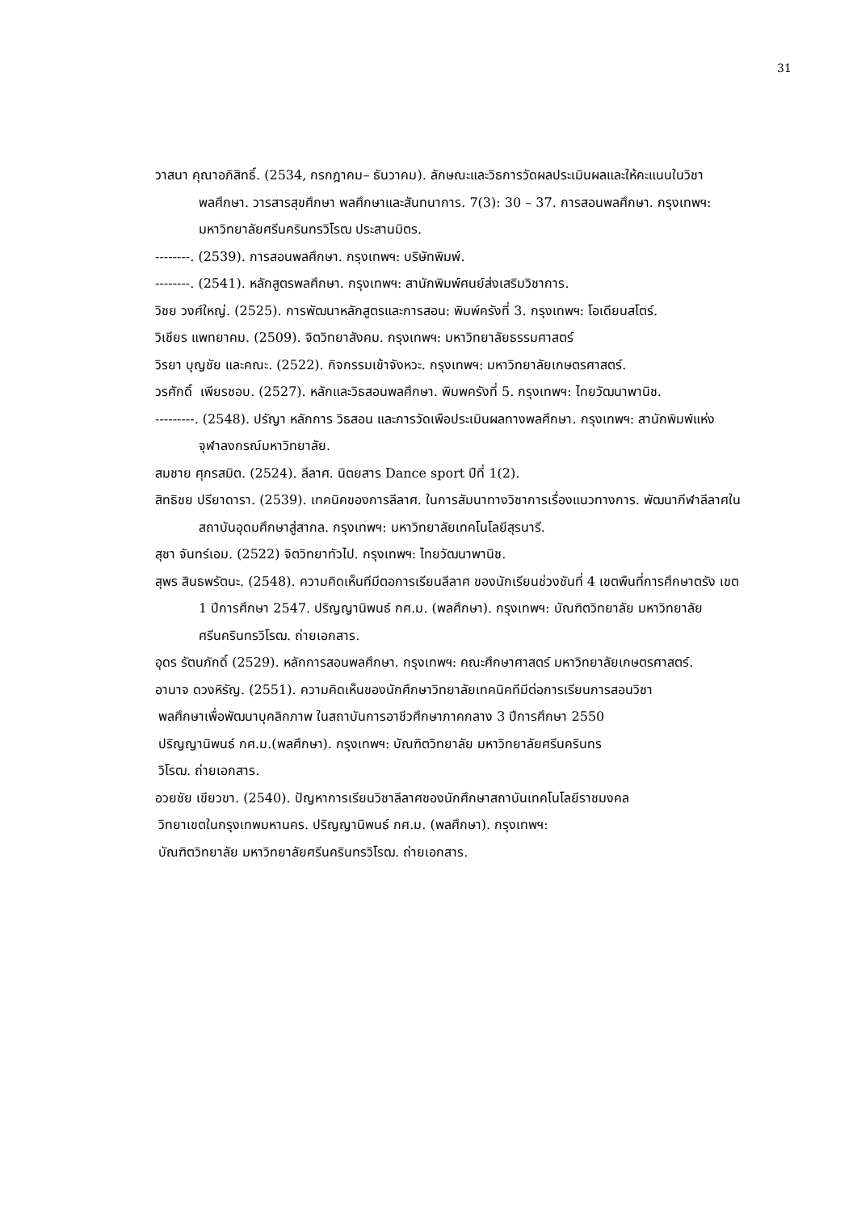31
วาสนา คุณาอภิสิทธิ์. (2534, กรกฎาคม– ธันวาคม). ลักษณะและวิธการวัดผลประเมินผลและให้คะแนนในวิชาพลศึกษา. วารสารสุขศึกษา พลศึกษาและสันทนาการ. 7(3): 30 – 37. การสอนพลศึกษา. กรุงเทพฯ: มหาวิทยาลัยศรีนครินทรวิโรฒ ประสานมิตร.
--------. (2539). การสอนพลศึกษา. กรุงเทพฯ: บริษัทพิมพ์.
--------. (2541). หลักสูตรพลศึกษา. กรุงเทพฯ: สานักพิมพ์ศนย์ส่งเสริมวิชาการ.
วิชย วงศ์ใหญ่. (2525). การพัฒนาหลักสูตรและการสอน: พิมพ์ครังที่ 3. กรุงเทพฯ: โอเดียนสโตร์.
วิเชียร แพทยาคม. (2509). จิตวิทยาสังคม. กรุงเทพฯ: มหาวิทยาลัยธรรมศาสตร์
วิรยา บุญชัย และคณะ. (2522). กิจกรรมเข้าจังหวะ. กรุงเทพฯ: มหาวิทยาลัยเกษตรศาสตร์.
วรศักดิ์ เพียรชอบ. (2527). หลักและวิธสอนพลศึกษา. พิมพครังที่ 5. กรุงเทพฯ: ไทยวัฒนาพานิช.
---------. (2548). ปรัญา หลักการ วิธสอน และการวัดเพือประเมินผลทางพลศึกษา. กรุงเทพฯ: สานักพิมพ์แห่งจุฬาลงกรณ์มหาวิทยาลัย.
สมชาย ศุกรสมิต. (2524). ลีลาศ. นิตยสาร Dance sport ปีที่ 1(2).
สิทธิชย ปรียาดารา. (2539). เทคนิคของการลีลาศ. ในการสัมนาทางวิชาการเรื่องแนวทางการ. พัฒนากีฬาลีลาศในสถาบันอุดมศึกษาสู่สากล. กรุงเทพฯ: มหาวิทยาลัยเทคโนโลยีสุรนารี.
สุชา จันทร์เอม. (2522) จิตวิทยาทัวไป. กรุงเทพฯ: ไทยวัฒนาพานิช.
สุพร สินธพรัตนะ. (2548). ความคิดเห็นทีมีตอการเรียนลีลาศ ของนักเรียนช่วงชันที่ 4 เขตพืนที่การศึกษาตรัง เขต 1 ปีการศึกษา 2547. ปริญญานิพนธ์ กศ.ม. (พลศึกษา). กรุงเทพฯ: บัณฑิตวิทยาลัย มหาวิทยาลัยศรีนครินทรวิโรฒ. ถ่ายเอกสาร.
อุดร รัตนภักดิ์ (2529). หลักการสอนพลศึกษา. กรุงเทพฯ: คณะศึกษาศาสตร์ มหาวิทยาลัยเกษตรศาสตร์.
อานาจ ดวงหิรัญ. (2551). ความคิดเห็นของนักศึกษาวิทยาลัยเทคนิคทีมีต่อการเรียนการสอนวิชา
พลศึกษาเพื่อพัฒนาบุคลิกภาพ ในสถาบันการอาชีวศึกษาภาคกลาง 3 ปีการศึกษา 2550
ปริญญานิพนธ์ กศ.ม.(พลศึกษา). กรุงเทพฯ: บัณฑิตวิทยาลัย มหาวิทยาลัยศรีนครินทร
วิโรฒ. ถ่ายเอกสาร.
อวยชัย เขียวขา. (2540). ปัญหาการเรียนวิชาลีลาศของนักศึกษาสถาบันเทคโนโลยีราชมงคล
วิทยาเขตในกรุงเทพมหานคร. ปริญญานิพนธ์ กศ.ม. (พลศึกษา). กรุงเทพฯ:
บัณฑิตวิทยาลัย มหาวิทยาลัยศรีนครินทรวิโรฒ. ถ่ายเอกสาร.